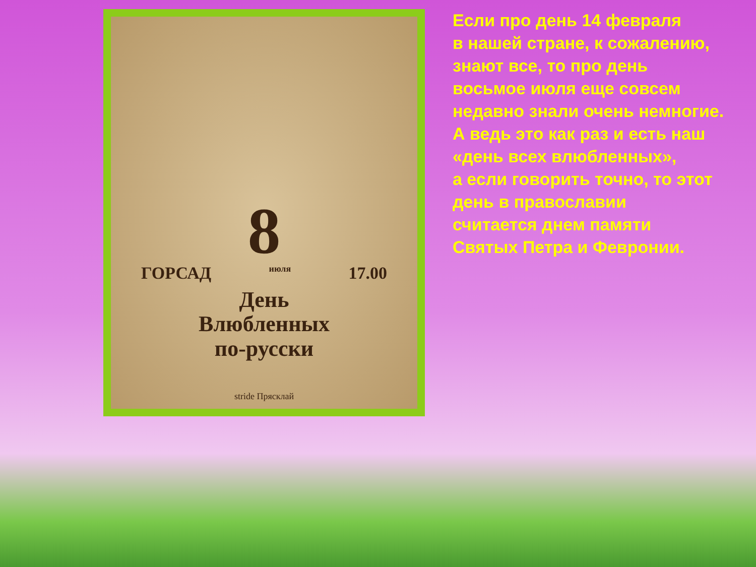8
ГОРСАД июля 17.00
День
Влюбленных
по-русски
stride Прясклай
Если про день 14 февраля
в нашей стране, к сожалению,
знают все, то про день
восьмое июля еще совсем
недавно знали очень немногие.
А ведь это как раз и есть наш
«день всех влюбленных»,
а если говорить точно, то этот
день в православии
считается днем памяти
Святых Петра и Февронии.